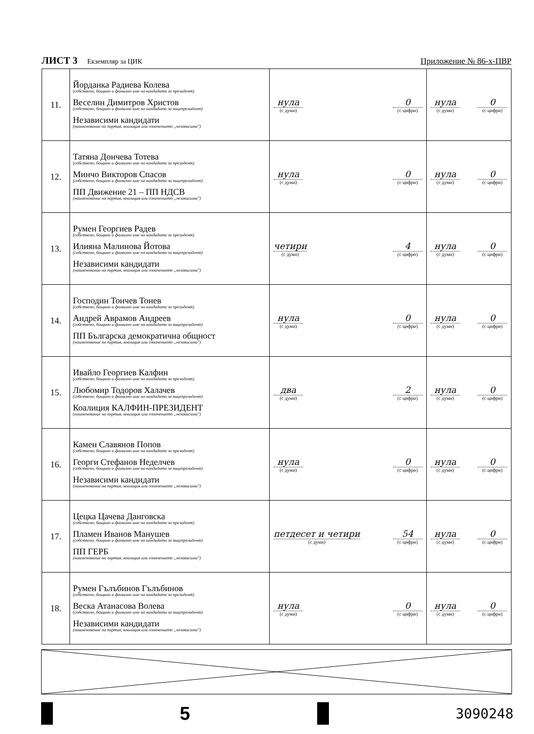ЛИСТ 3 Екземпляр за ЦИК
Приложение № 86-х-ПВР
| 11. | Йорданка Радиева Колева (собствено, бащино и фамилно име на кандидата за президент) Веселин Димитров Христов (собствено, бащино и фамилно име на кандидата за вицепрезидент) Независими кандидати (наименование на партия, коалиция или означението „независими") | нула (с думи) 0 (с цифри) | нула (с думи) 0 (с цифри) |
| 12. | Татяна Дончева Тотева (собствено, бащино и фамилно име на кандидата за президент) Минчо Викторов Спасов (собствено, бащино и фамилно име на кандидата за вицепрезидент) ПП Движение 21 – ПП НДСВ (наименование на партия, коалиция или означението „независими") | нула (с думи) 0 (с цифри) | нула (с думи) 0 (с цифри) |
| 13. | Румен Георгиев Радев (собствено, бащино и фамилно име на кандидата за президент) Илияна Малинова Йотова (собствено, бащино и фамилно име на кандидата за вицепрезидент) Независими кандидати (наименование на партия, коалиция или означението „независими") | четири (с думи) 4 (с цифри) | нула (с думи) 0 (с цифри) |
| 14. | Господин Тончев Тонев (собствено, бащино и фамилно име на кандидата за президент) Андрей Аврамов Андреев (собствено, бащино и фамилно име на кандидата за вицепрезидент) ПП Българска демократична общност (наименование на партия, коалиция или означението „независими") | нула (с думи) 0 (с цифри) | нула (с думи) 0 (с цифри) |
| 15. | Ивайло Георгиев Калфин (собствено, бащино и фамилно име на кандидата за президент) Любомир Тодоров Халачев (собствено, бащино и фамилно име на кандидата за вицепрезидент) Коалиция КАЛФИН-ПРЕЗИДЕНТ (наименование на партия, коалиция или означението „независими") | два (с думи) 2 (с цифри) | нула (с думи) 0 (с цифри) |
| 16. | Камен Славянов Попов (собствено, бащино и фамилно име на кандидата за президент) Георги Стефанов Неделчев (собствено, бащино и фамилно име на кандидата за вицепрезидент) Независими кандидати (наименование на партия, коалиция или означението „независими") | нула (с думи) 0 (с цифри) | нула (с думи) 0 (с цифри) |
| 17. | Цецка Цачева Данговска (собствено, бащино и фамилно име на кандидата за президент) Пламен Иванов Манушев (собствено, бащино и фамилно име на кандидата за вицепрезидент) ПП ГЕРБ (наименование на партия, коалиция или означението „независими") | петдесет и четири (с думи) 54 (с цифри) | нула (с думи) 0 (с цифри) |
| 18. | Румен Гълъбинов Гълъбинов (собствено, бащино и фамилно име на кандидата за президент) Веска Атанасова Волева (собствено, бащино и фамилно име на кандидата за вицепрезидент) Независими кандидати (наименование на партия, коалиция или означението „независими") | нула (с думи) 0 (с цифри) | нула (с думи) 0 (с цифри) |
5
3090248